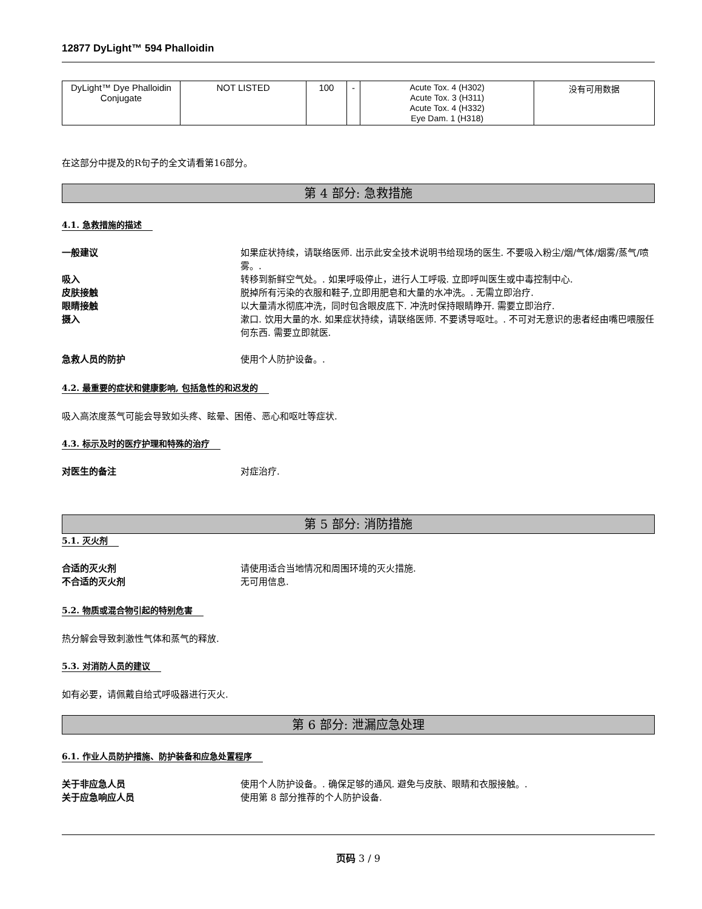12877 DyLight™ 594 Phalloidin
| DyLight™ Dye Phalloidin Conjugate | NOT LISTED | 100 | - | Acute Tox. 4 (H302) Acute Tox. 3 (H311) Acute Tox. 4 (H332) Eye Dam. 1 (H318) | 没有可用数据 |
在这部分中提及的R句子的全文请看第16部分。
第 4 部分: 急救措施
4.1. 急救措施的描述
一般建议 如果症状持续，请联络医师. 出示此安全技术说明书给现场的医生. 不要吸入粉尘/烟/气体/烟雾/蒸气/喷雾。.
吸入 转移到新鲜空气处。. 如果呼吸停止，进行人工呼吸. 立即呼叫医生或中毒控制中心.
皮肤接触 脱掉所有污染的衣服和鞋子,立即用肥皂和大量的水冲洗。. 无需立即治疗.
眼睛接触 以大量清水彻底冲洗，同时包含眼皮底下. 冲洗时保持眼睛睁开. 需要立即治疗.
摄入 漱口. 饮用大量的水. 如果症状持续，请联络医师. 不要诱导呕吐。. 不可对无意识的患者经由嘴巴喂服任何东西. 需要立即就医.
急救人员的防护 使用个人防护设备。.
4.2. 最重要的症状和健康影响, 包括急性的和迟发的
吸入高浓度蒸气可能会导致如头疼、眩晕、困倦、恶心和呕吐等症状.
4.3. 标示及时的医疗护理和特殊的治疗
对医生的备注 对症治疗.
第 5 部分: 消防措施
5.1. 灭火剂
合适的灭火剂 请使用适合当地情况和周围环境的灭火措施.
不合适的灭火剂 无可用信息.
5.2. 物质或混合物引起的特别危害
热分解会导致刺激性气体和蒸气的释放.
5.3. 对消防人员的建议
如有必要，请佩戴自给式呼吸器进行灭火.
第 6 部分: 泄漏应急处理
6.1. 作业人员防护措施、防护装备和应急处置程序
关于非应急人员 使用个人防护设备。. 确保足够的通风. 避免与皮肤、眼睛和衣服接触。.
关于应急响应人员 使用第 8 部分推荐的个人防护设备.
页码 3 / 9